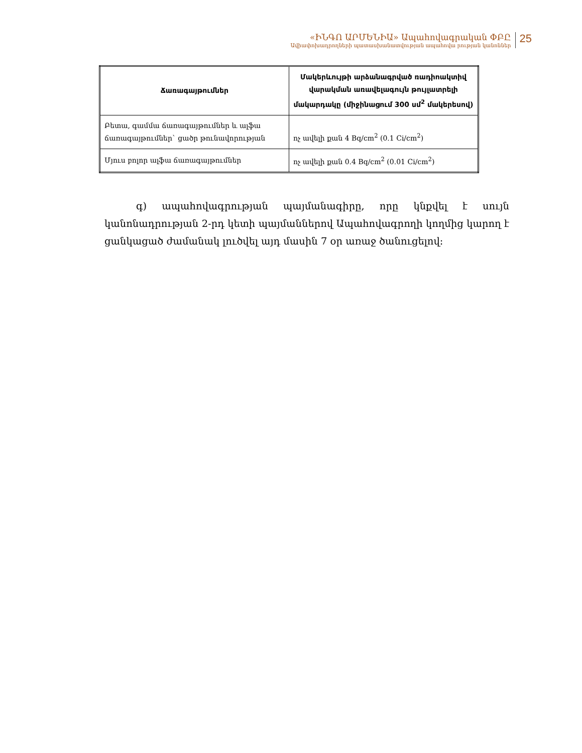«ԻՆԳՈ ԱՐՄԵՆԻԱ» Ապահովագրական ՓԲԸ
Ավիափոխադրողների պատասխանատվության ապահովա րության կանոններ
25
| Ճառագայթումներ | Մակերևույթի արձանագրված ռադիոակտիվ վարակման առավելագույն թույլատրելի մակարդակը (միջինացում 300 սմ<sup>2</sup> մակերեսով) |
| --- | --- |
| Բետա, գամմա ճառագայթումներ և ալֆա ճառագայթումներ` ցածր թունավորության | ոչ ավելի քան 4 Bq/cm<sup>2</sup> (0.1 Ci/cm<sup>2</sup>) |
| Մյուս բոլոր ալֆա ճառագայթումներ | ոչ ավելի քան 0.4 Bq/cm<sup>2</sup> (0.01 Ci/cm<sup>2</sup>) |
գ) ապահովագրության պայմանագիրը, որը կնքվել է սույն կանոնադրության 2-րդ կետի պայմաններով Ապահովագրողի կողմից կարող է ցանկացած ժամանակ լուծվել այդ մասին 7 օր առաջ ծանուցելով: